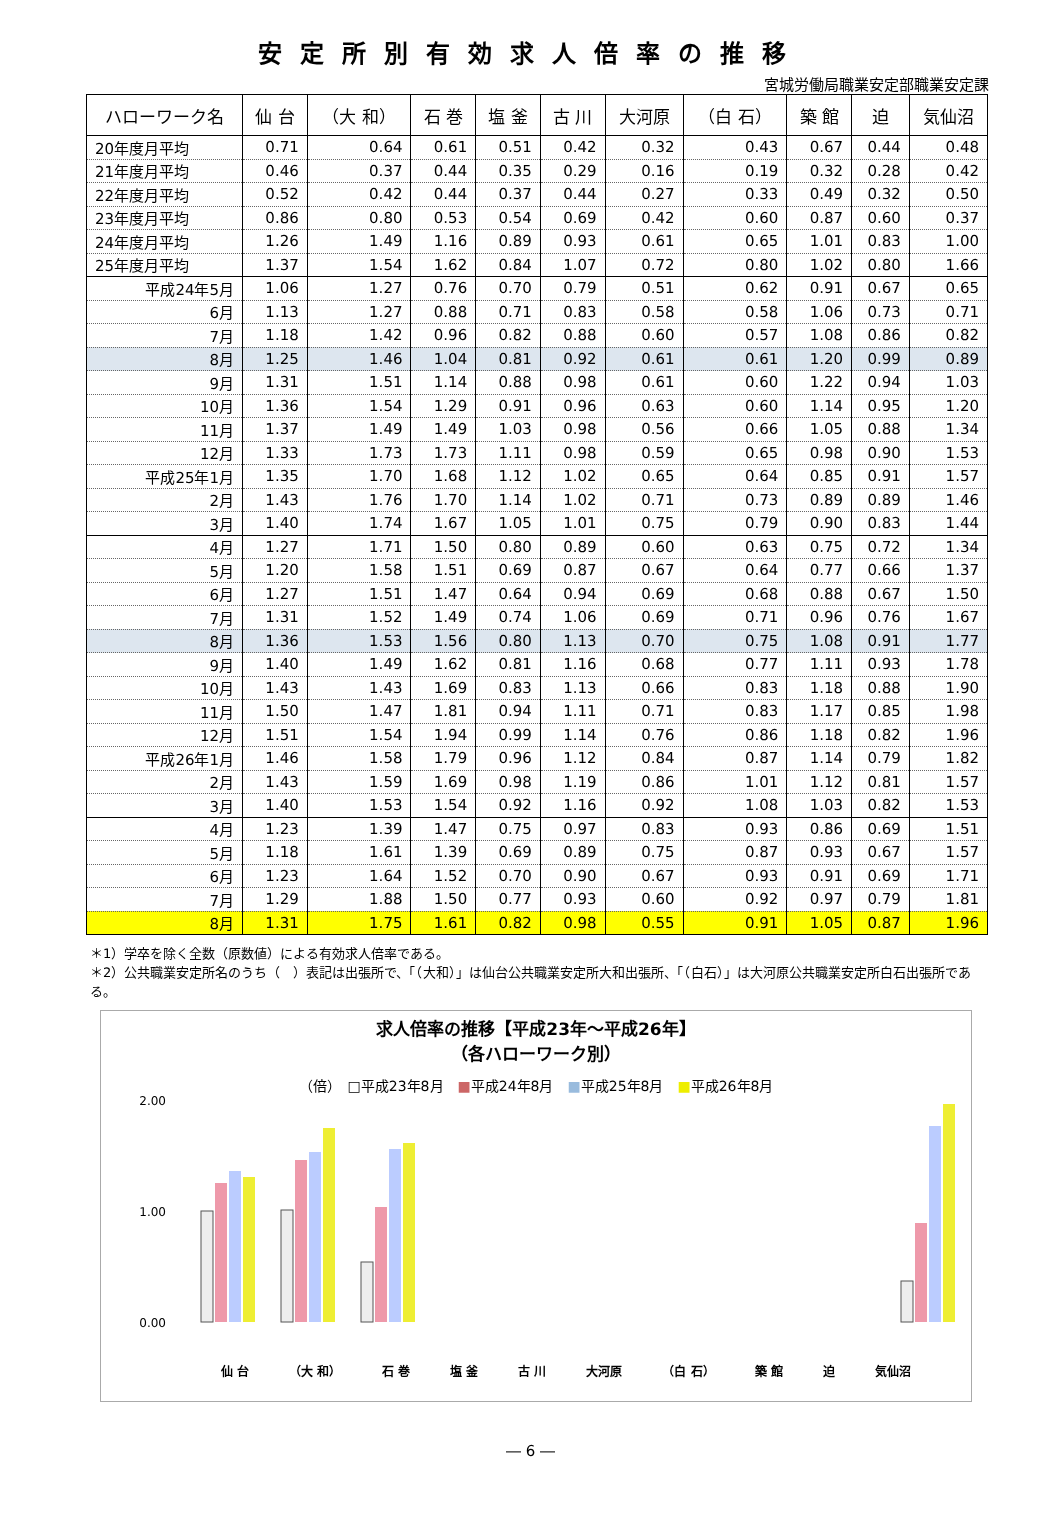安定所別有効求人倍率の推移
宮城労働局職業安定部職業安定課
| ハローワーク名 | 仙 台 | （大 和） | 石 巻 | 塩 釜 | 古 川 | 大河原 | （白 石） | 築 館 | 迫 | 気仙沼 |
| --- | --- | --- | --- | --- | --- | --- | --- | --- | --- | --- |
| 20年度月平均 | 0.71 | 0.64 | 0.61 | 0.51 | 0.42 | 0.32 | 0.43 | 0.67 | 0.44 | 0.48 |
| 21年度月平均 | 0.46 | 0.37 | 0.44 | 0.35 | 0.29 | 0.16 | 0.19 | 0.32 | 0.28 | 0.42 |
| 22年度月平均 | 0.52 | 0.42 | 0.44 | 0.37 | 0.44 | 0.27 | 0.33 | 0.49 | 0.32 | 0.50 |
| 23年度月平均 | 0.86 | 0.80 | 0.53 | 0.54 | 0.69 | 0.42 | 0.60 | 0.87 | 0.60 | 0.37 |
| 24年度月平均 | 1.26 | 1.49 | 1.16 | 0.89 | 0.93 | 0.61 | 0.65 | 1.01 | 0.83 | 1.00 |
| 25年度月平均 | 1.37 | 1.54 | 1.62 | 0.84 | 1.07 | 0.72 | 0.80 | 1.02 | 0.80 | 1.66 |
| 平成24年5月 | 1.06 | 1.27 | 0.76 | 0.70 | 0.79 | 0.51 | 0.62 | 0.91 | 0.67 | 0.65 |
| 6月 | 1.13 | 1.27 | 0.88 | 0.71 | 0.83 | 0.58 | 0.58 | 1.06 | 0.73 | 0.71 |
| 7月 | 1.18 | 1.42 | 0.96 | 0.82 | 0.88 | 0.60 | 0.57 | 1.08 | 0.86 | 0.82 |
| 8月 | 1.25 | 1.46 | 1.04 | 0.81 | 0.92 | 0.61 | 0.61 | 1.20 | 0.99 | 0.89 |
| 9月 | 1.31 | 1.51 | 1.14 | 0.88 | 0.98 | 0.61 | 0.60 | 1.22 | 0.94 | 1.03 |
| 10月 | 1.36 | 1.54 | 1.29 | 0.91 | 0.96 | 0.63 | 0.60 | 1.14 | 0.95 | 1.20 |
| 11月 | 1.37 | 1.49 | 1.49 | 1.03 | 0.98 | 0.56 | 0.66 | 1.05 | 0.88 | 1.34 |
| 12月 | 1.33 | 1.73 | 1.73 | 1.11 | 0.98 | 0.59 | 0.65 | 0.98 | 0.90 | 1.53 |
| 平成25年1月 | 1.35 | 1.70 | 1.68 | 1.12 | 1.02 | 0.65 | 0.64 | 0.85 | 0.91 | 1.57 |
| 2月 | 1.43 | 1.76 | 1.70 | 1.14 | 1.02 | 0.71 | 0.73 | 0.89 | 0.89 | 1.46 |
| 3月 | 1.40 | 1.74 | 1.67 | 1.05 | 1.01 | 0.75 | 0.79 | 0.90 | 0.83 | 1.44 |
| 4月 | 1.27 | 1.71 | 1.50 | 0.80 | 0.89 | 0.60 | 0.63 | 0.75 | 0.72 | 1.34 |
| 5月 | 1.20 | 1.58 | 1.51 | 0.69 | 0.87 | 0.67 | 0.64 | 0.77 | 0.66 | 1.37 |
| 6月 | 1.27 | 1.51 | 1.47 | 0.64 | 0.94 | 0.69 | 0.68 | 0.88 | 0.67 | 1.50 |
| 7月 | 1.31 | 1.52 | 1.49 | 0.74 | 1.06 | 0.69 | 0.71 | 0.96 | 0.76 | 1.67 |
| 8月 | 1.36 | 1.53 | 1.56 | 0.80 | 1.13 | 0.70 | 0.75 | 1.08 | 0.91 | 1.77 |
| 9月 | 1.40 | 1.49 | 1.62 | 0.81 | 1.16 | 0.68 | 0.77 | 1.11 | 0.93 | 1.78 |
| 10月 | 1.43 | 1.43 | 1.69 | 0.83 | 1.13 | 0.66 | 0.83 | 1.18 | 0.88 | 1.90 |
| 11月 | 1.50 | 1.47 | 1.81 | 0.94 | 1.11 | 0.71 | 0.83 | 1.17 | 0.85 | 1.98 |
| 12月 | 1.51 | 1.54 | 1.94 | 0.99 | 1.14 | 0.76 | 0.86 | 1.18 | 0.82 | 1.96 |
| 平成26年1月 | 1.46 | 1.58 | 1.79 | 0.96 | 1.12 | 0.84 | 0.87 | 1.14 | 0.79 | 1.82 |
| 2月 | 1.43 | 1.59 | 1.69 | 0.98 | 1.19 | 0.86 | 1.01 | 1.12 | 0.81 | 1.57 |
| 3月 | 1.40 | 1.53 | 1.54 | 0.92 | 1.16 | 0.92 | 1.08 | 1.03 | 0.82 | 1.53 |
| 4月 | 1.23 | 1.39 | 1.47 | 0.75 | 0.97 | 0.83 | 0.93 | 0.86 | 0.69 | 1.51 |
| 5月 | 1.18 | 1.61 | 1.39 | 0.69 | 0.89 | 0.75 | 0.87 | 0.93 | 0.67 | 1.57 |
| 6月 | 1.23 | 1.64 | 1.52 | 0.70 | 0.90 | 0.67 | 0.93 | 0.91 | 0.69 | 1.71 |
| 7月 | 1.29 | 1.88 | 1.50 | 0.77 | 0.93 | 0.60 | 0.92 | 0.97 | 0.79 | 1.81 |
| 8月 | 1.31 | 1.75 | 1.61 | 0.82 | 0.98 | 0.55 | 0.91 | 1.05 | 0.87 | 1.96 |
＊1）学卒を除く全数（原数値）による有効求人倍率である。
＊2）公共職業安定所名のうち（　）表記は出張所で、「（大和）」は仙台公共職業安定所大和出張所、「（白石）」は大河原公共職業安定所白石出張所である。
求人倍率の推移【平成23年～平成26年】
（各ハローワーク別）
（倍）　□平成23年8月　■平成24年8月　■平成25年8月　■平成26年8月
0.00
1.00
2.00
仙 台 （大 和） 石 巻 塩 釜 古 川 大河原 （白 石） 築 館 迫 気仙沼
― 6 ―